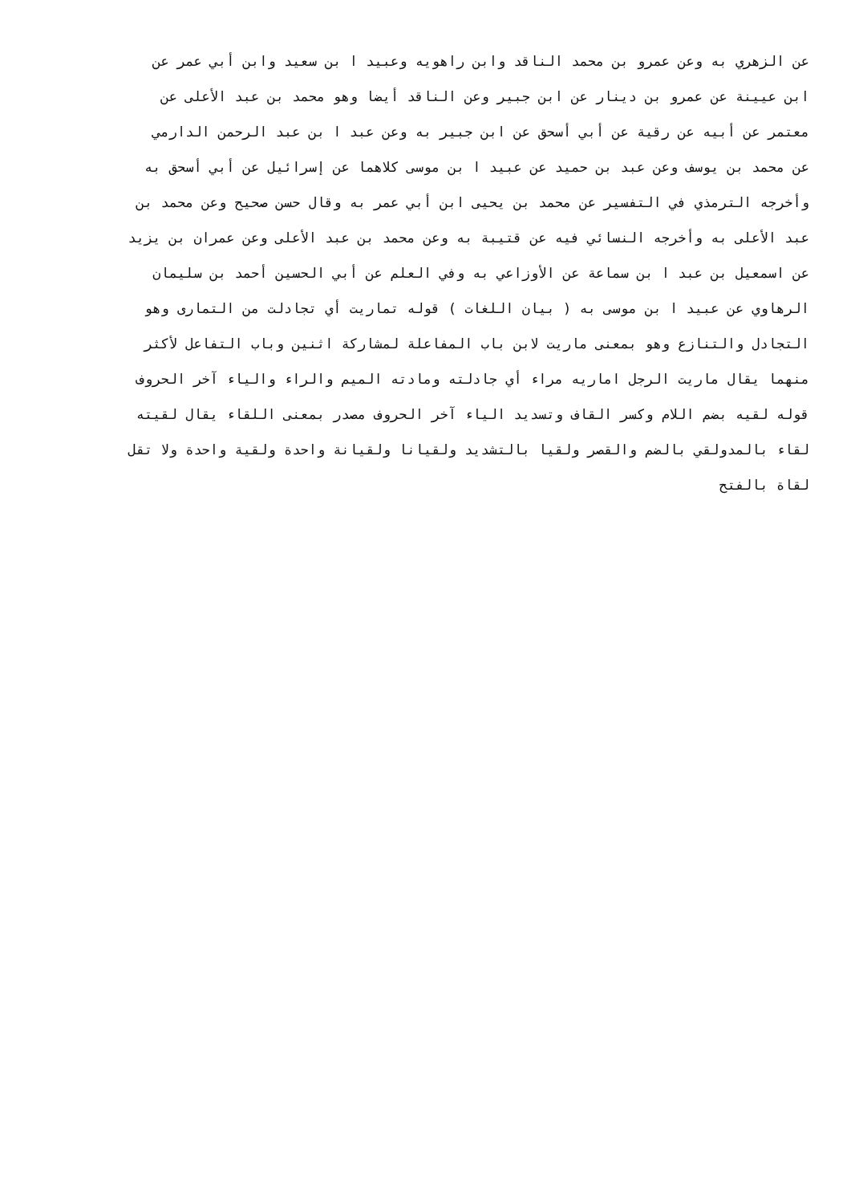عن الزهري به وعن عمرو بن محمد الناقد وابن راهويه وعبيد ا بن سعيد وابن أبي عمر عن
ابن عيينة عن عمرو بن دينار عن ابن جبير وعن الناقد أيضا وهو محمد بن عبد الأعلى عن
معتمر عن أبيه عن رقية عن أبي أسحق عن ابن جبير به وعن عبد ا بن عبد الرحمن الدارمي
عن محمد بن يوسف وعن عبد بن حميد عن عبيد ا بن موسى كلاهما عن إسرائيل عن أبي أسحق به
وأخرجه الترمذي في التفسير عن محمد بن يحيى ابن أبي عمر به وقال حسن صحيح وعن محمد بن
عبد الأعلى به وأخرجه النسائي فيه عن قتيبة به وعن محمد بن عبد الأعلى وعن عمران بن يزيد
عن اسمعيل بن عبد ا بن سماعة عن الأوزاعي به وفي العلم عن أبي الحسين أحمد بن سليمان
الرهاوي عن عبيد ا بن موسى به ( بيان اللغات ) قوله تماريت أي تجادلت من التمارى وهو
التجادل والتنازع وهو بمعنى ماريت لابن باب المفاعلة لمشاركة اثنين وباب التفاعل لأكثر
منهما يقال ماريت الرجل اماريه مراء أي جادلته ومادته الميم والراء والياء آخر الحروف
قوله لقيه بضم اللام وكسر القاف وتسديد الياء آخر الحروف مصدر بمعنى اللقاء يقال لقيته
لقاء بالمدولقي بالضم والقصر ولقيا بالتشديد ولقيانا ولقيانة واحدة ولقية واحدة ولا تقل
لقاة بالفتح